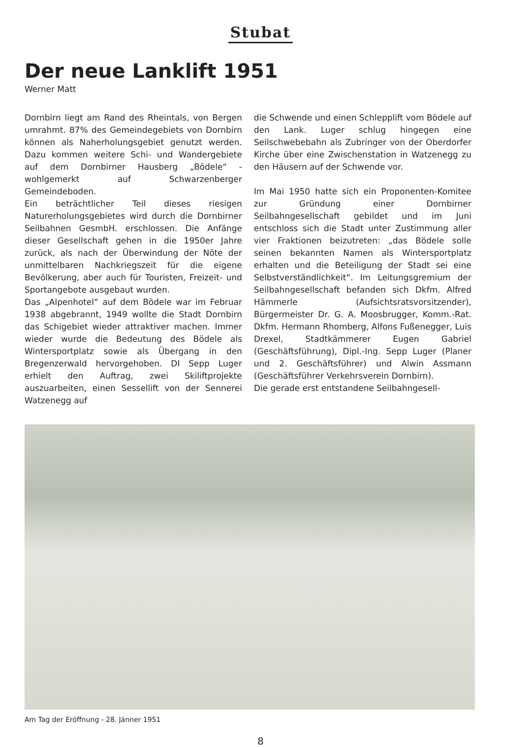Stubat
Der neue Lanklift 1951
Werner Matt
Dornbirn liegt am Rand des Rheintals, von Bergen umrahmt. 87% des Gemeindegebiets von Dornbirn können als Naherholungsgebiet genutzt werden. Dazu kommen weitere Schi- und Wandergebiete auf dem Dornbirner Hausberg „Bödele“ - wohlgemerkt auf Schwarzenberger Gemeindeboden.
Ein beträchtlicher Teil dieses riesigen Naturerholungsgebietes wird durch die Dornbirner Seilbahnen GesmbH. erschlossen. Die Anfänge dieser Gesellschaft gehen in die 1950er Jahre zurück, als nach der Überwindung der Nöte der unmittelbaren Nachkriegszeit für die eigene Bevölkerung, aber auch für Touristen, Freizeit- und Sportangebote ausgebaut wurden.
Das „Alpenhotel“ auf dem Bödele war im Februar 1938 abgebrannt, 1949 wollte die Stadt Dornbirn das Schigebiet wieder attraktiver machen. Immer wieder wurde die Bedeutung des Bödele als Wintersportplatz sowie als Übergang in den Bregenzerwald hervorgehoben. DI Sepp Luger erhielt den Auftrag, zwei Skiliftprojekte auszuarbeiten, einen Sessellift von der Sennerei Watzenegg auf
die Schwende und einen Schlepplift vom Bödele auf den Lank. Luger schlug hingegen eine Seilschwebebahn als Zubringer von der Oberdorfer Kirche über eine Zwischenstation in Watzenegg zu den Häusern auf der Schwende vor.
Im Mai 1950 hatte sich ein Proponenten-Komitee zur Gründung einer Dornbirner Seilbahngesellschaft gebildet und im Juni entschloss sich die Stadt unter Zustimmung aller vier Fraktionen beizutreten: „das Bödele solle seinen bekannten Namen als Wintersportplatz erhalten und die Beteiligung der Stadt sei eine Selbstverständlichkeit“. Im Leitungsgremium der Seilbahngesellschaft befanden sich Dkfm. Alfred Hämmerle (Aufsichtsratsvorsitzender), Bürgermeister Dr. G. A. Moosbrugger, Komm.-Rat. Dkfm. Hermann Rhomberg, Alfons Fußenegger, Luis Drexel, Stadtkämmerer Eugen Gabriel (Geschäftsführung), Dipl.-Ing. Sepp Luger (Planer und 2. Geschäftsführer) und Alwin Assmann (Geschäftsführer Verkehrsverein Dornbirn).
Die gerade erst entstandene Seilbahngesell-
Am Tag der Eröffnung - 28. Jänner 1951
8